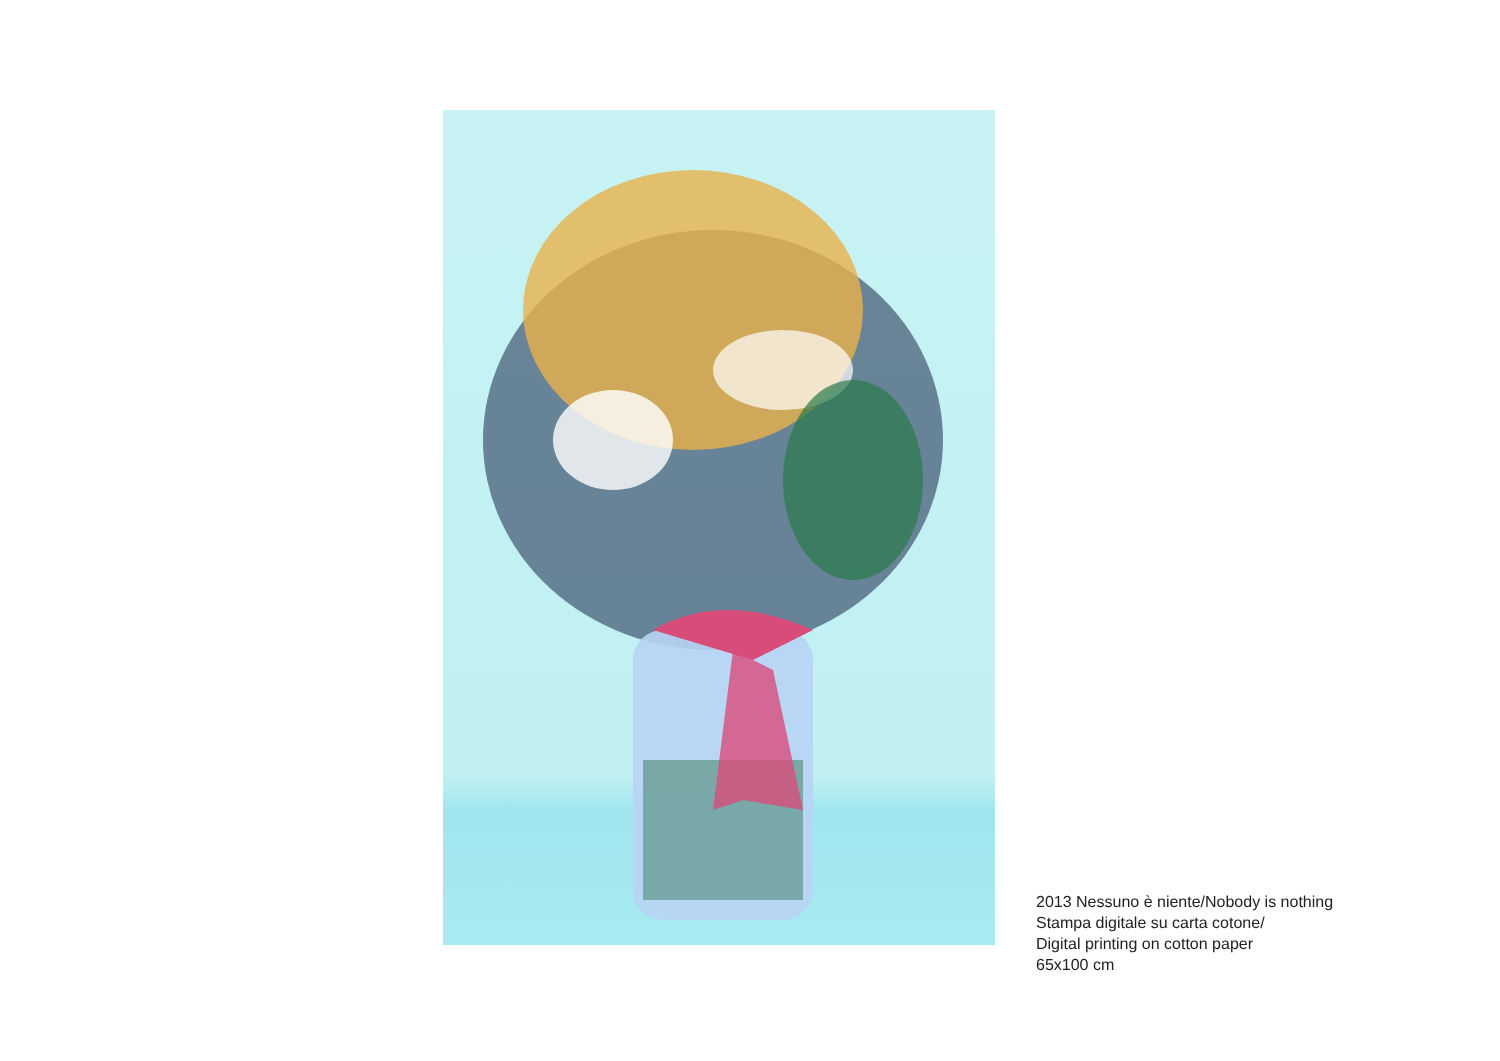2013 Nessuno è niente/Nobody is nothing
Stampa digitale su carta cotone/
Digital printing on cotton paper
65x100 cm